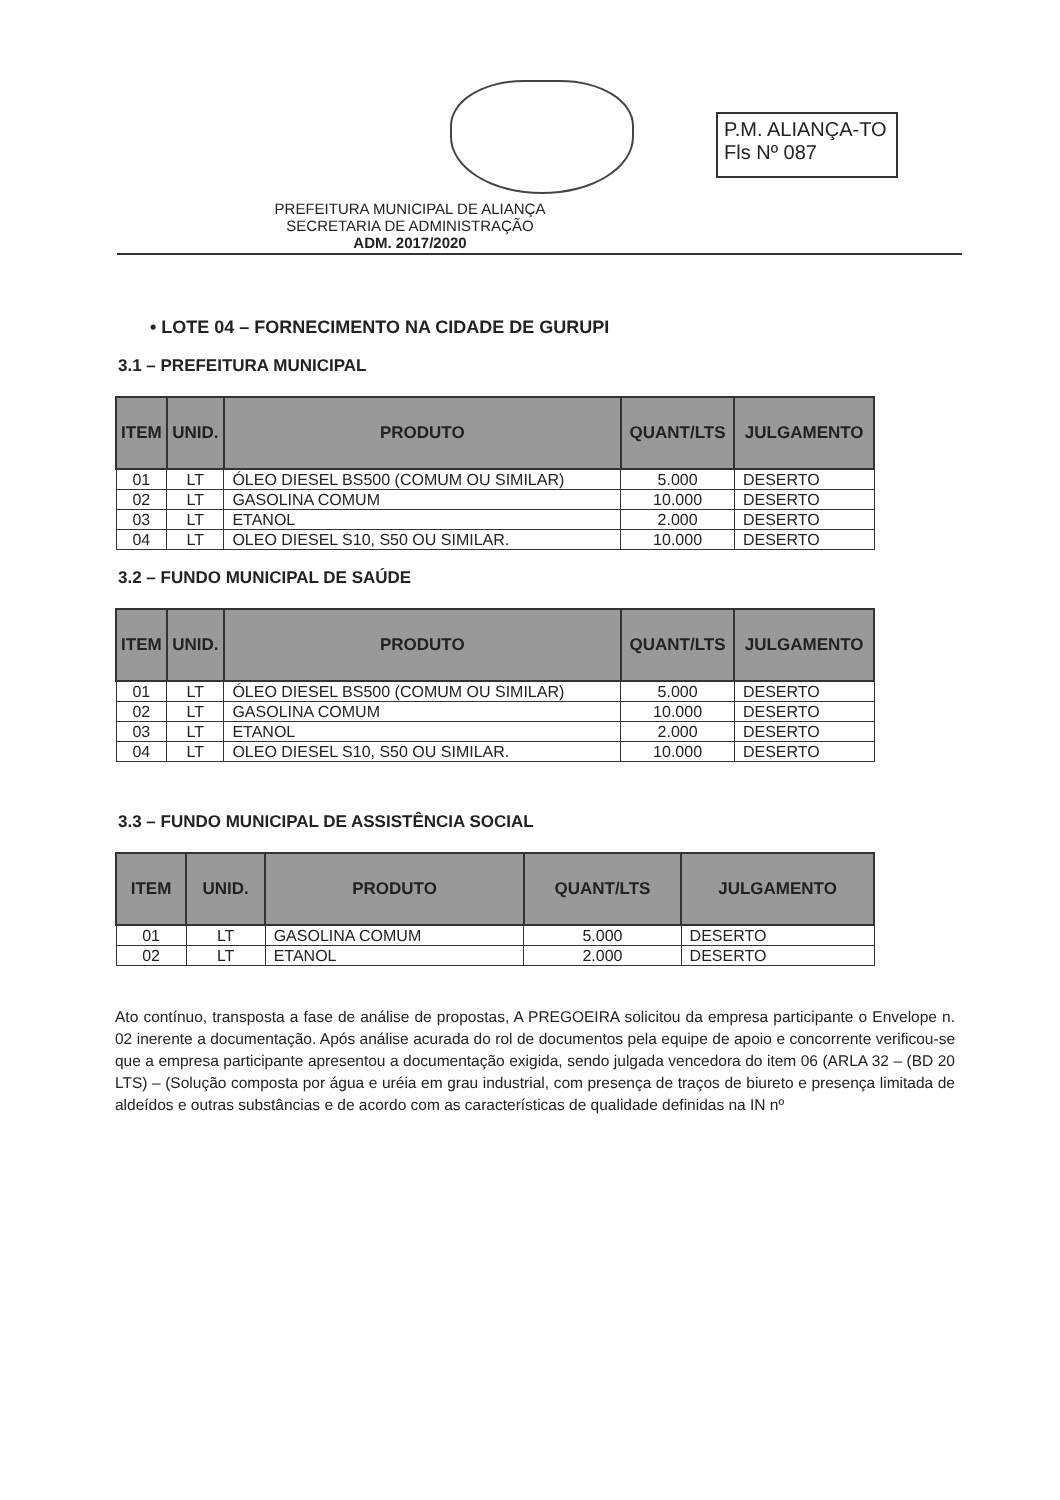P.M. ALIANÇA-TO
Fls Nº 087
PREFEITURA MUNICIPAL DE ALIANÇA
SECRETARIA DE ADMINISTRAÇÃO
ADM. 2017/2020
• LOTE 04 – FORNECIMENTO NA CIDADE DE GURUPI
3.1 – PREFEITURA MUNICIPAL
| ITEM | UNID. | PRODUTO | QUANT/LTS | JULGAMENTO |
| --- | --- | --- | --- | --- |
| 01 | LT | ÓLEO DIESEL BS500 (COMUM OU SIMILAR) | 5.000 | DESERTO |
| 02 | LT | GASOLINA COMUM | 10.000 | DESERTO |
| 03 | LT | ETANOL | 2.000 | DESERTO |
| 04 | LT | OLEO DIESEL S10, S50 OU SIMILAR. | 10.000 | DESERTO |
3.2 – FUNDO MUNICIPAL DE SAÚDE
| ITEM | UNID. | PRODUTO | QUANT/LTS | JULGAMENTO |
| --- | --- | --- | --- | --- |
| 01 | LT | ÓLEO DIESEL BS500 (COMUM OU SIMILAR) | 5.000 | DESERTO |
| 02 | LT | GASOLINA COMUM | 10.000 | DESERTO |
| 03 | LT | ETANOL | 2.000 | DESERTO |
| 04 | LT | OLEO DIESEL S10, S50 OU SIMILAR. | 10.000 | DESERTO |
3.3 – FUNDO MUNICIPAL DE ASSISTÊNCIA SOCIAL
| ITEM | UNID. | PRODUTO | QUANT/LTS | JULGAMENTO |
| --- | --- | --- | --- | --- |
| 01 | LT | GASOLINA COMUM | 5.000 | DESERTO |
| 02 | LT | ETANOL | 2.000 | DESERTO |
Ato contínuo, transposta a fase de análise de propostas, A PREGOEIRA solicitou da empresa participante o Envelope n. 02 inerente a documentação. Após análise acurada do rol de documentos pela equipe de apoio e concorrente verificou-se que a empresa participante apresentou a documentação exigida, sendo julgada vencedora do item 06 (ARLA 32 – (BD 20 LTS) – (Solução composta por água e uréia em grau industrial, com presença de traços de biureto e presença limitada de aldeídos e outras substâncias e de acordo com as características de qualidade definidas na IN nº